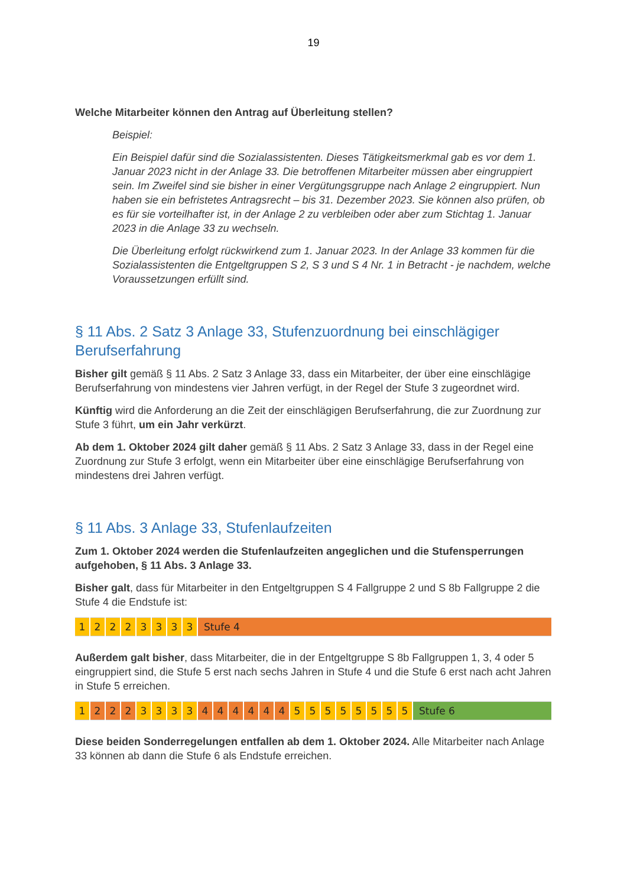19
Welche Mitarbeiter können den Antrag auf Überleitung stellen?
Beispiel:
Ein Beispiel dafür sind die Sozialassistenten. Dieses Tätigkeitsmerkmal gab es vor dem 1. Januar 2023 nicht in der Anlage 33. Die betroffenen Mitarbeiter müssen aber eingruppiert sein. Im Zweifel sind sie bisher in einer Vergütungsgruppe nach Anlage 2 eingruppiert. Nun haben sie ein befristetes Antragsrecht – bis 31. Dezember 2023. Sie können also prüfen, ob es für sie vorteilhafter ist, in der Anlage 2 zu verbleiben oder aber zum Stichtag 1. Januar 2023 in die Anlage 33 zu wechseln.
Die Überleitung erfolgt rückwirkend zum 1. Januar 2023. In der Anlage 33 kommen für die Sozialassistenten die Entgeltgruppen S 2, S 3 und S 4 Nr. 1 in Betracht - je nachdem, welche Voraussetzungen erfüllt sind.
§ 11 Abs. 2 Satz 3 Anlage 33, Stufenzuordnung bei einschlägiger Berufserfahrung
Bisher gilt gemäß § 11 Abs. 2 Satz 3 Anlage 33, dass ein Mitarbeiter, der über eine einschlägige Berufserfahrung von mindestens vier Jahren verfügt, in der Regel der Stufe 3 zugeordnet wird.
Künftig wird die Anforderung an die Zeit der einschlägigen Berufserfahrung, die zur Zuordnung zur Stufe 3 führt, um ein Jahr verkürzt.
Ab dem 1. Oktober 2024 gilt daher gemäß § 11 Abs. 2 Satz 3 Anlage 33, dass in der Regel eine Zuordnung zur Stufe 3 erfolgt, wenn ein Mitarbeiter über eine einschlägige Berufserfahrung von mindestens drei Jahren verfügt.
§ 11 Abs. 3 Anlage 33, Stufenlaufzeiten
Zum 1. Oktober 2024 werden die Stufenlaufzeiten angeglichen und die Stufensperrungen aufgehoben, § 11 Abs. 3 Anlage 33.
Bisher galt, dass für Mitarbeiter in den Entgeltgruppen S 4 Fallgruppe 2 und S 8b Fallgruppe 2 die Stufe 4 die Endstufe ist:
| 1 | 2 | 2 | 2 | 3 | 3 | 3 | 3 | Stufe 4 |
Außerdem galt bisher, dass Mitarbeiter, die in der Entgeltgruppe S 8b Fallgruppen 1, 3, 4 oder 5 eingruppiert sind, die Stufe 5 erst nach sechs Jahren in Stufe 4 und die Stufe 6 erst nach acht Jahren in Stufe 5 erreichen.
| 1 | 2 | 2 | 2 | 3 | 3 | 3 | 3 | 4 | 4 | 4 | 4 | 4 | 4 | 5 | 5 | 5 | 5 | 5 | 5 | 5 | 5 | Stufe 6 |
Diese beiden Sonderregelungen entfallen ab dem 1. Oktober 2024. Alle Mitarbeiter nach Anlage 33 können ab dann die Stufe 6 als Endstufe erreichen.